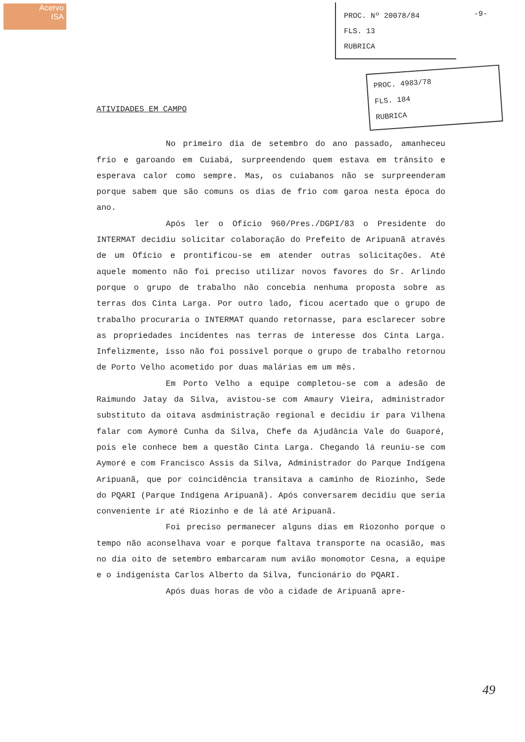Acervo
ISA
PROC. Nº 20078/84
FLS. 13
RUBRICA
-9-
PROC. 4983/78
FLS. 184
RUBRICA
ATIVIDADES EM CAMPO
No primeiro dia de setembro do ano passado, amanheceu frio e garoando em Cuiabá, surpreendendo quem estava em trânsito e esperava calor como sempre. Mas, os cuiabanos não se surpreenderam porque sabem que são comuns os dias de frio com garoa nesta época do ano.
Após ler o Ofício 960/Pres./DGPI/83 o Presidente do INTERMAT decidiu solicitar colaboração do Prefeito de Aripuanã através de um Ofício e prontificou-se em atender outras solicitações. Até aquele momento não foi preciso utilizar novos favores do Sr. Arlindo porque o grupo de trabalho não concebia nenhuma proposta sobre as terras dos Cinta Larga. Por outro lado, ficou acertado que o grupo de trabalho procuraria o INTERMAT quando retornasse, para esclarecer sobre as propriedades incidentes nas terras de interesse dos Cinta Larga. Infelizmente, isso não foi possível porque o grupo de trabalho retornou de Porto Velho acometido por duas malárias em um mês.
Em Porto Velho a equipe completou-se com a adesão de Raimundo Jatay da Silva, avistou-se com Amaury Vieira, administrador substituto da oitava asdministração regional e decidiu ir para Vilhena falar com Aymoré Cunha da Silva, Chefe da Ajudância Vale do Guaporé, pois ele conhece bem a questão Cinta Larga. Chegando lá reuniu-se com Aymoré e com Francisco Assis da Silva, Administrador do Parque Indígena Aripuanã, que por coincidência transitava a caminho de Riozinho, Sede do PQARI (Parque Indígena Aripuanã). Após conversarem decidiu que seria conveniente ir até Riozinho e de lá até Aripuanã.
Foi preciso permanecer alguns dias em Riozonho porque o tempo não aconselhava voar e porque faltava transporte na ocasião, mas no dia oito de setembro embarcaram num avião monomotor Cesna, a equipe e o indigenista Carlos Alberto da Silva, funcionário do PQARI.
Após duas horas de vôo a cidade de Aripuanã apre-
49